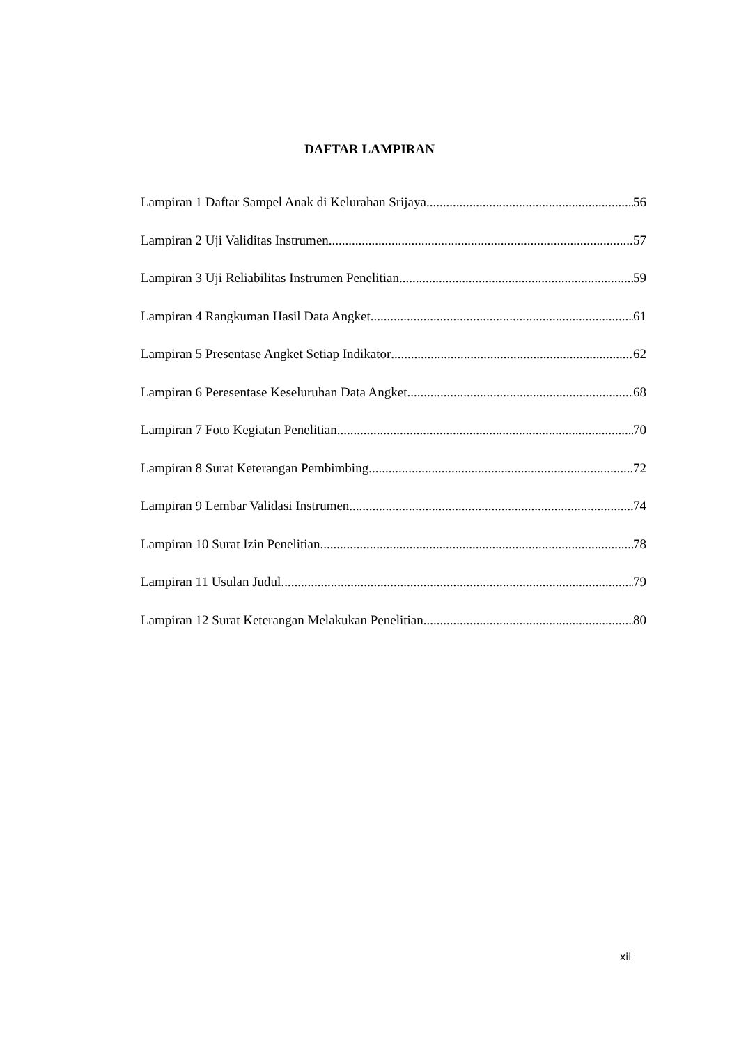DAFTAR LAMPIRAN
Lampiran 1 Daftar Sampel Anak di Kelurahan Srijaya 56
Lampiran 2 Uji Validitas Instrumen 57
Lampiran 3 Uji Reliabilitas Instrumen Penelitian 59
Lampiran 4 Rangkuman Hasil Data Angket 61
Lampiran 5 Presentase Angket Setiap Indikator 62
Lampiran 6 Peresentase Keseluruhan Data Angket 68
Lampiran 7 Foto Kegiatan Penelitian 70
Lampiran 8 Surat Keterangan Pembimbing 72
Lampiran 9 Lembar Validasi Instrumen 74
Lampiran 10 Surat Izin Penelitian 78
Lampiran 11 Usulan Judul 79
Lampiran 12 Surat Keterangan Melakukan Penelitian 80
xii